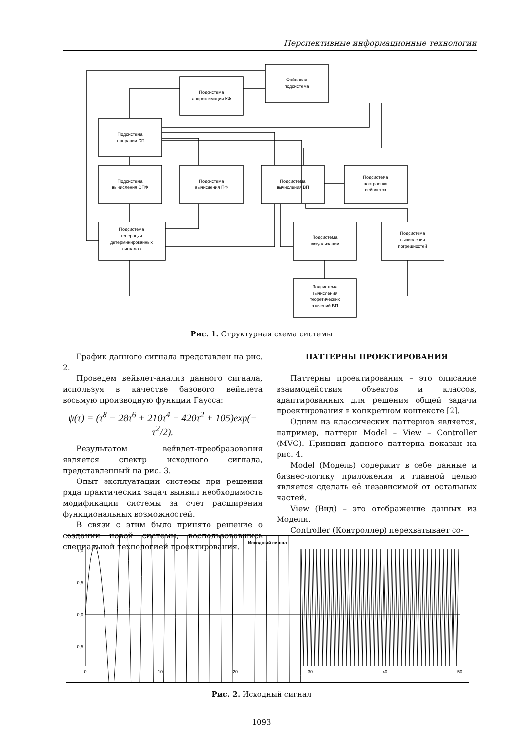Перспективные информационные технологии
Файловая
подсистема
Подсистема
аппроксимации КФ
Подсистема
генерации СП
Подсистема
вычисления ОПФ
Подсистема
вычисления ПФ
Подсистема
вычисления ВП
Подсистема
построения
вейвлетов
Подсистема
генерации
детерминированных
сигналов
Подсистема
визуализации
Подсистема
вычисления
погрешностей
Подсистема
вычисления
теоретических
значений ВП
Рис. 1. Структурная схема системы
График данного сигнала представлен на рис. 2.
Проведем вейвлет-анализ данного сигнала, используя в качестве базового вейвлета восьмую производную функции Гаусса:
ψ(τ) = (τ<sup>8</sup> − 28τ<sup>6</sup> + 210τ<sup>4</sup> − 420τ<sup>2</sup> + 105)exp(− τ<sup>2</sup>/2).
Результатом вейвлет-преобразования является спектр исходного сигнала, представленный на рис. 3.
Опыт эксплуатации системы при решении ряда практических задач выявил необходимость модификации системы за счет расширения функциональных возможностей.
В связи с этим было принято решение о создании новой системы, воспользовавшись специальной технологией проектирования.
ПАТТЕРНЫ ПРОЕКТИРОВАНИЯ
Паттерны проектирования – это описание взаимодействия объектов и классов, адаптированных для решения общей задачи проектирования в конкретном контексте [2].
Одним из классических паттернов является, например, паттерн Model – View – Controller (MVC). Принцип данного паттерна показан на рис. 4.
Model (Модель) содержит в себе данные и бизнес-логику приложения и главной целью является сделать её независимой от остальных частей.
View (Вид) – это отображение данных из Модели.
Controller (Контроллер) перехватывает со-
Исходный сигнал
1,0
0,5
0,0
-0,5
0
10
20
30
40
50
Рис. 2. Исходный сигнал
1093